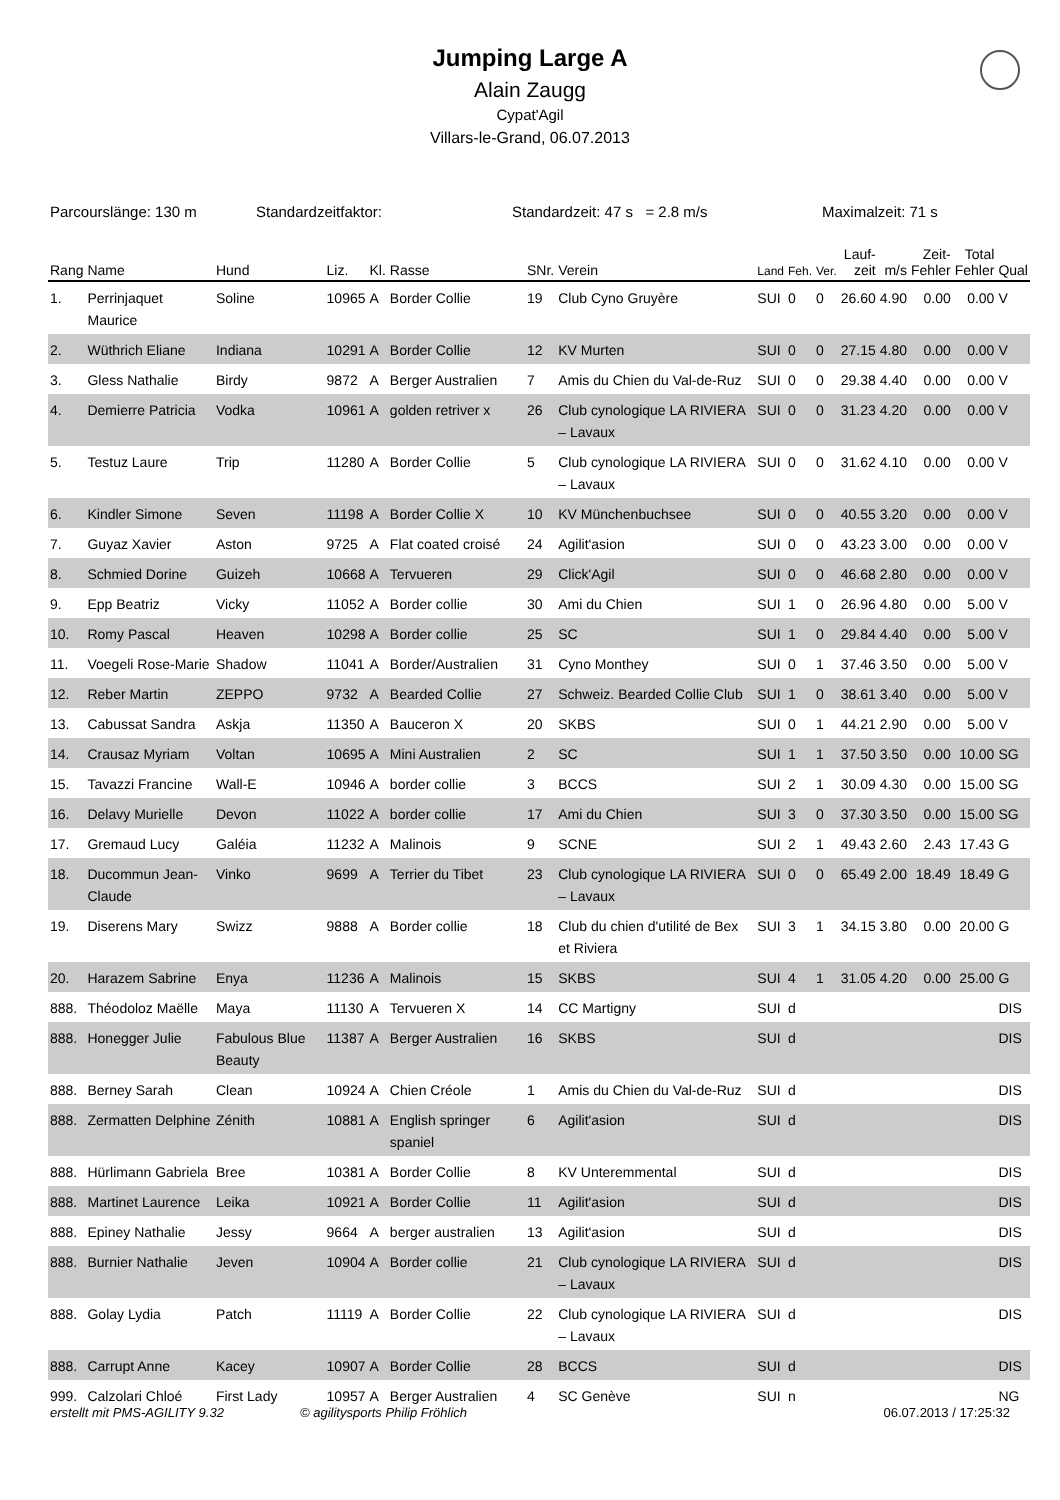Jumping Large A
Alain Zaugg
Cypat'Agil
Villars-le-Grand, 06.07.2013
Parcourslänge: 130 m Standardzeitfaktor: Standardzeit: 47 s = 2.8 m/s Maximalzeit: 71 s
| Rang | Name | Hund | Liz. | Kl. | Rasse | SNr. | Verein | Land | Feh. | Ver. | Lauf- zeit | m/s | Zeit- Fehler | Total Fehler | Qual |
| --- | --- | --- | --- | --- | --- | --- | --- | --- | --- | --- | --- | --- | --- | --- | --- |
| 1. | Perrinjaquet Maurice | Soline | 10965 | A | Border Collie | 19 | Club Cyno Gruyère | SUI | 0 | 0 | 26.60 | 4.90 | 0.00 | 0.00 | V |
| 2. | Wüthrich Eliane | Indiana | 10291 | A | Border Collie | 12 | KV Murten | SUI | 0 | 0 | 27.15 | 4.80 | 0.00 | 0.00 | V |
| 3. | Gless Nathalie | Birdy | 9872 | A | Berger Australien | 7 | Amis du Chien du Val-de-Ruz | SUI | 0 | 0 | 29.38 | 4.40 | 0.00 | 0.00 | V |
| 4. | Demierre Patricia | Vodka | 10961 | A | golden retriver x | 26 | Club cynologique LA RIVIERA – Lavaux | SUI | 0 | 0 | 31.23 | 4.20 | 0.00 | 0.00 | V |
| 5. | Testuz Laure | Trip | 11280 | A | Border Collie | 5 | Club cynologique LA RIVIERA – Lavaux | SUI | 0 | 0 | 31.62 | 4.10 | 0.00 | 0.00 | V |
| 6. | Kindler Simone | Seven | 11198 | A | Border Collie X | 10 | KV Münchenbuchsee | SUI | 0 | 0 | 40.55 | 3.20 | 0.00 | 0.00 | V |
| 7. | Guyaz Xavier | Aston | 9725 | A | Flat coated croisé | 24 | Agilit'asion | SUI | 0 | 0 | 43.23 | 3.00 | 0.00 | 0.00 | V |
| 8. | Schmied Dorine | Guizeh | 10668 | A | Tervueren | 29 | Click'Agil | SUI | 0 | 0 | 46.68 | 2.80 | 0.00 | 0.00 | V |
| 9. | Epp Beatriz | Vicky | 11052 | A | Border collie | 30 | Ami du Chien | SUI | 1 | 0 | 26.96 | 4.80 | 0.00 | 5.00 | V |
| 10. | Romy Pascal | Heaven | 10298 | A | Border collie | 25 | SC | SUI | 1 | 0 | 29.84 | 4.40 | 0.00 | 5.00 | V |
| 11. | Voegeli Rose-Marie | Shadow | 11041 | A | Border/Australien | 31 | Cyno Monthey | SUI | 0 | 1 | 37.46 | 3.50 | 0.00 | 5.00 | V |
| 12. | Reber Martin | ZEPPO | 9732 | A | Bearded Collie | 27 | Schweiz. Bearded Collie Club | SUI | 1 | 0 | 38.61 | 3.40 | 0.00 | 5.00 | V |
| 13. | Cabussat Sandra | Askja | 11350 | A | Bauceron X | 20 | SKBS | SUI | 0 | 1 | 44.21 | 2.90 | 0.00 | 5.00 | V |
| 14. | Crausaz Myriam | Voltan | 10695 | A | Mini Australien | 2 | SC | SUI | 1 | 1 | 37.50 | 3.50 | 0.00 | 10.00 | SG |
| 15. | Tavazzi Francine | Wall-E | 10946 | A | border collie | 3 | BCCS | SUI | 2 | 1 | 30.09 | 4.30 | 0.00 | 15.00 | SG |
| 16. | Delavy Murielle | Devon | 11022 | A | border collie | 17 | Ami du Chien | SUI | 3 | 0 | 37.30 | 3.50 | 0.00 | 15.00 | SG |
| 17. | Gremaud Lucy | Galéia | 11232 | A | Malinois | 9 | SCNE | SUI | 2 | 1 | 49.43 | 2.60 | 2.43 | 17.43 | G |
| 18. | Ducommun Jean-Claude | Vinko | 9699 | A | Terrier du Tibet | 23 | Club cynologique LA RIVIERA – Lavaux | SUI | 0 | 0 | 65.49 | 2.00 | 18.49 | 18.49 | G |
| 19. | Diserens Mary | Swizz | 9888 | A | Border collie | 18 | Club du chien d'utilité de Bex et Riviera | SUI | 3 | 1 | 34.15 | 3.80 | 0.00 | 20.00 | G |
| 20. | Harazem Sabrine | Enya | 11236 | A | Malinois | 15 | SKBS | SUI | 4 | 1 | 31.05 | 4.20 | 0.00 | 25.00 | G |
| 888. | Théodoloz Maëlle | Maya | 11130 | A | Tervueren X | 14 | CC Martigny | SUI | d | | | | | | DIS |
| 888. | Honegger Julie | Fabulous Blue Beauty | 11387 | A | Berger Australien | 16 | SKBS | SUI | d | | | | | | DIS |
| 888. | Berney Sarah | Clean | 10924 | A | Chien Créole | 1 | Amis du Chien du Val-de-Ruz | SUI | d | | | | | | DIS |
| 888. | Zermatten Delphine | Zénith | 10881 | A | English springer spaniel | 6 | Agilit'asion | SUI | d | | | | | | DIS |
| 888. | Hürlimann Gabriela | Bree | 10381 | A | Border Collie | 8 | KV Unteremmental | SUI | d | | | | | | DIS |
| 888. | Martinet Laurence | Leika | 10921 | A | Border Collie | 11 | Agilit'asion | SUI | d | | | | | | DIS |
| 888. | Epiney Nathalie | Jessy | 9664 | A | berger australien | 13 | Agilit'asion | SUI | d | | | | | | DIS |
| 888. | Burnier Nathalie | Jeven | 10904 | A | Border collie | 21 | Club cynologique LA RIVIERA – Lavaux | SUI | d | | | | | | DIS |
| 888. | Golay Lydia | Patch | 11119 | A | Border Collie | 22 | Club cynologique LA RIVIERA – Lavaux | SUI | d | | | | | | DIS |
| 888. | Carrupt Anne | Kacey | 10907 | A | Border Collie | 28 | BCCS | SUI | d | | | | | | DIS |
| 999. | Calzolari Chloé | First Lady | 10957 | A | Berger Australien | 4 | SC Genève | SUI | n | | | | | | NG |
erstellt mit PMS-AGILITY 9.32 © agilitysports Philip Fröhlich 06.07.2013 / 17:25:32